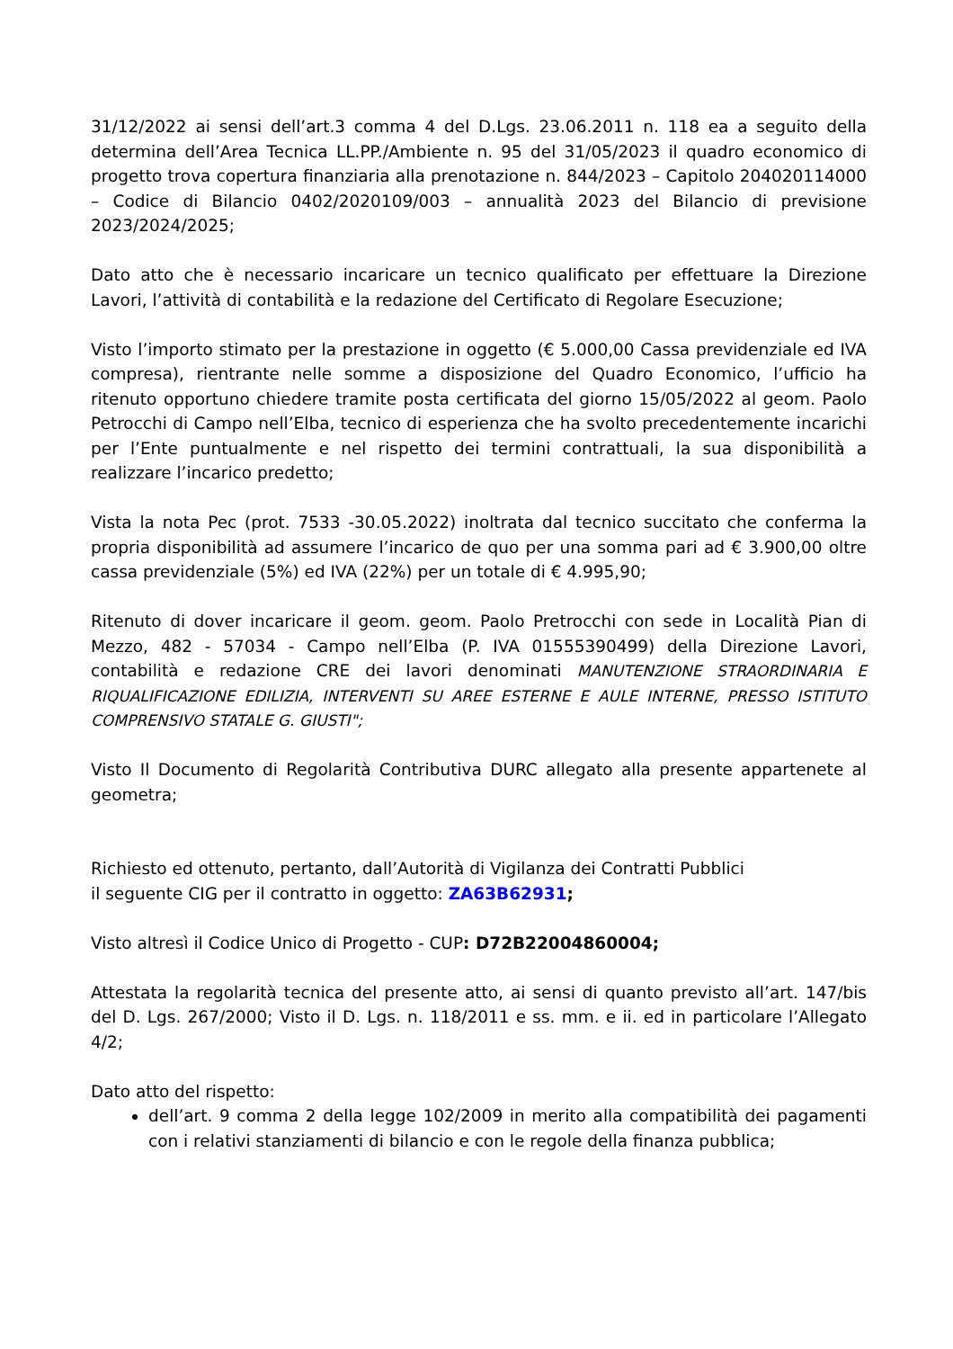31/12/2022 ai sensi dell’art.3 comma 4 del D.Lgs. 23.06.2011 n. 118 ea a seguito della determina dell’Area Tecnica LL.PP./Ambiente n. 95 del 31/05/2023 il quadro economico di progetto trova copertura finanziaria alla prenotazione n. 844/2023 – Capitolo 204020114000 – Codice di Bilancio 0402/2020109/003 – annualità 2023 del Bilancio di previsione 2023/2024/2025;
Dato atto che è necessario incaricare un tecnico qualificato per effettuare la Direzione Lavori, l’attività di contabilità e la redazione del Certificato di Regolare Esecuzione;
Visto l’importo stimato per la prestazione in oggetto (€ 5.000,00 Cassa previdenziale ed IVA compresa), rientrante nelle somme a disposizione del Quadro Economico, l’ufficio ha ritenuto opportuno chiedere tramite posta certificata del giorno 15/05/2022 al geom. Paolo Petrocchi di Campo nell’Elba, tecnico di esperienza che ha svolto precedentemente incarichi per l’Ente puntualmente e nel rispetto dei termini contrattuali, la sua disponibilità a realizzare l’incarico predetto;
Vista la nota Pec (prot. 7533 -30.05.2022) inoltrata dal tecnico succitato che conferma la propria disponibilità ad assumere l’incarico de quo per una somma pari ad € 3.900,00 oltre cassa previdenziale (5%) ed IVA (22%) per un totale di € 4.995,90;
Ritenuto di dover incaricare il geom. geom. Paolo Pretrocchi con sede in Località Pian di Mezzo, 482 - 57034 - Campo nell’Elba (P. IVA 01555390499) della Direzione Lavori, contabilità e redazione CRE dei lavori denominati MANUTENZIONE STRAORDINARIA E RIQUALIFICAZIONE EDILIZIA, INTERVENTI SU AREE ESTERNE E AULE INTERNE, PRESSO ISTITUTO COMPRENSIVO STATALE G. GIUSTI";
Visto Il Documento di Regolarità Contributiva DURC allegato alla presente appartenete al geometra;
Richiesto ed ottenuto, pertanto, dall’Autorità di Vigilanza dei Contratti Pubblici
il seguente CIG per il contratto in oggetto: ZA63B62931;
Visto altresì il Codice Unico di Progetto - CUP: D72B22004860004;
Attestata la regolarità tecnica del presente atto, ai sensi di quanto previsto all’art. 147/bis del D. Lgs. 267/2000; Visto il D. Lgs. n. 118/2011 e ss. mm. e ii. ed in particolare l’Allegato 4/2;
Dato atto del rispetto:
dell’art. 9 comma 2 della legge 102/2009 in merito alla compatibilità dei pagamenti con i relativi stanziamenti di bilancio e con le regole della finanza pubblica;